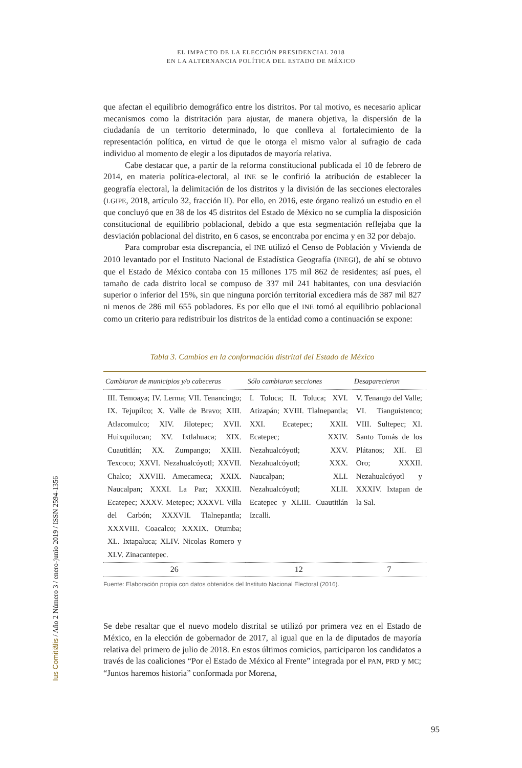EL IMPACTO DE LA ELECCIÓN PRESIDENCIAL 2018
EN LA ALTERNANCIA POLÍTICA DEL ESTADO DE MÉXICO
que afectan el equilibrio demográfico entre los distritos. Por tal motivo, es necesario aplicar mecanismos como la distritación para ajustar, de manera objetiva, la dispersión de la ciudadanía de un territorio determinado, lo que conlleva al fortalecimiento de la representación política, en virtud de que le otorga el mismo valor al sufragio de cada individuo al momento de elegir a los diputados de mayoría relativa.
Cabe destacar que, a partir de la reforma constitucional publicada el 10 de febrero de 2014, en materia política-electoral, al INE se le confirió la atribución de establecer la geografía electoral, la delimitación de los distritos y la división de las secciones electorales (LGIPE, 2018, artículo 32, fracción II). Por ello, en 2016, este órgano realizó un estudio en el que concluyó que en 38 de los 45 distritos del Estado de México no se cumplía la disposición constitucional de equilibrio poblacional, debido a que esta segmentación reflejaba que la desviación poblacional del distrito, en 6 casos, se encontraba por encima y en 32 por debajo.
Para comprobar esta discrepancia, el INE utilizó el Censo de Población y Vivienda de 2010 levantado por el Instituto Nacional de Estadística Geografía (INEGI), de ahí se obtuvo que el Estado de México contaba con 15 millones 175 mil 862 de residentes; así pues, el tamaño de cada distrito local se compuso de 337 mil 241 habitantes, con una desviación superior o inferior del 15%, sin que ninguna porción territorial excediera más de 387 mil 827 ni menos de 286 mil 655 pobladores. Es por ello que el INE tomó al equilibrio poblacional como un criterio para redistribuir los distritos de la entidad como a continuación se expone:
Tabla 3. Cambios en la conformación distrital del Estado de México
| Cambiaron de municipios y/o cabeceras | Sólo cambiaron secciones | Desaparecieron |
| --- | --- | --- |
| III. Temoaya; IV. Lerma; VII. Tenancingo; IX. Tejupilco; X. Valle de Bravo; XIII. Atlacomulco; XIV. Jilotepec; XVII. Huixquilucan; XV. Ixtlahuaca; XIX. Cuautitlán; XX. Zumpango; XXIII. Texcoco; XXVI. Nezahualcóyotl; XXVII. Chalco; XXVIII. Amecameca; XXIX. Naucalpan; XXXI. La Paz; XXXIII. Ecatepec; XXXV. Metepec; XXXVI. Villa del Carbón; XXXVII. Tlalnepantla; XXXVIII. Coacalco; XXXIX. Otumba; XL. Ixtapaluca; XLIV. Nicolas Romero y XLV. Zinacantepec. | I. Toluca; II. Toluca; XVI. Atizapán; XVIII. Tlalnepantla; XXI. Ecatepec; XXII. Ecatepec; XXIV. Nezahualcóyotl; XXV. Nezahualcóyotl; XXX. Naucalpan; XLI. Nezahualcóyotl; XLII. Ecatepec y XLIII. Cuautitlán Izcalli. | V. Tenango del Valle; VI. Tianguistenco; VIII. Sultepec; XI. Santo Tomás de los Plátanos; XII. El Oro; XXXII. Nezahualcóyotl y XXXIV. Ixtapan de la Sal. |
| 26 | 12 | 7 |
Fuente: Elaboración propia con datos obtenidos del Instituto Nacional Electoral (2016).
Se debe resaltar que el nuevo modelo distrital se utilizó por primera vez en el Estado de México, en la elección de gobernador de 2017, al igual que en la de diputados de mayoría relativa del primero de julio de 2018. En estos últimos comicios, participaron los candidatos a través de las coaliciones “Por el Estado de México al Frente” integrada por el PAN, PRD y MC; “Juntos haremos historia” conformada por Morena,
Ius Comitiãlis / Año 2 Número 3 / enero-junio 2019 / ISSN 2594-1356
95